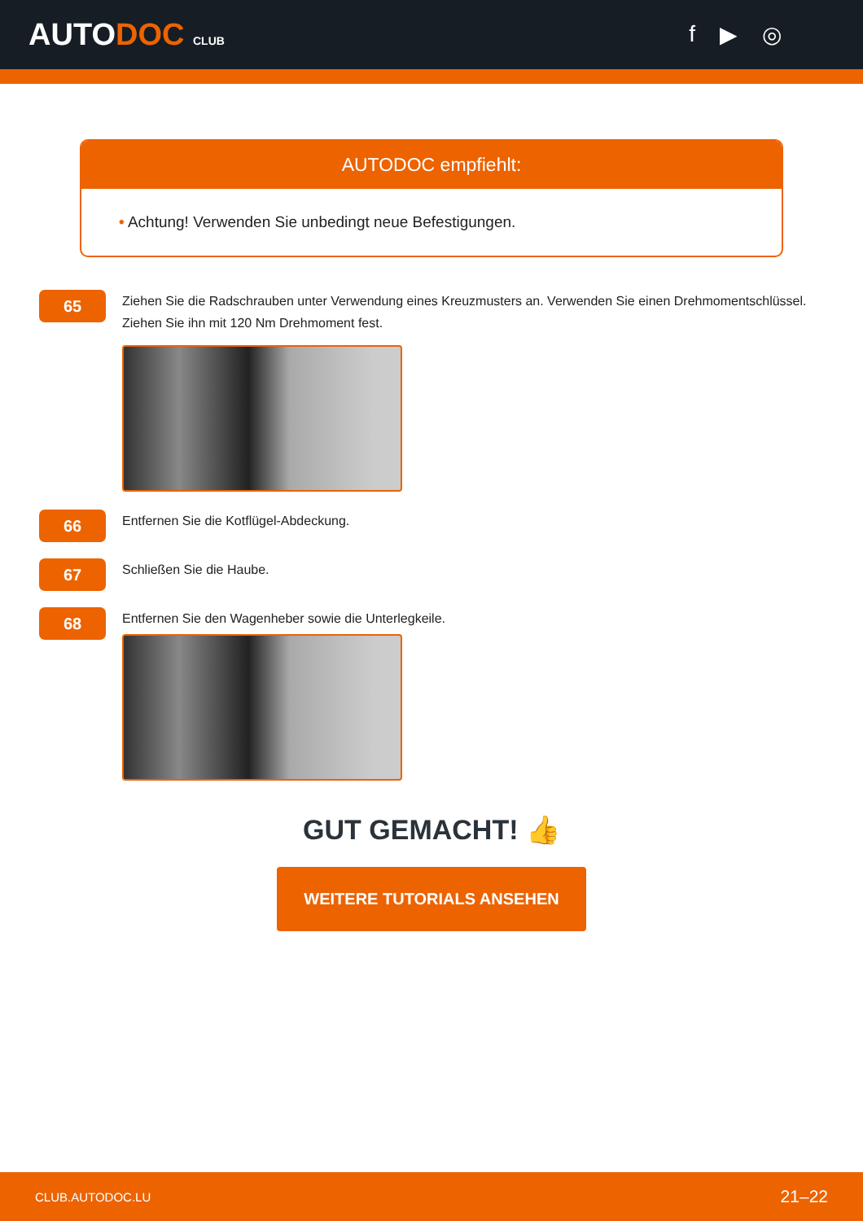AUTODOC CLUB
f ▶ ◎
AUTODOC empfiehlt:
• Achtung! Verwenden Sie unbedingt neue Befestigungen.
65
Ziehen Sie die Radschrauben unter Verwendung eines Kreuzmusters an. Verwenden Sie einen Drehmomentschlüssel. Ziehen Sie ihn mit 120 Nm Drehmoment fest.
66
Entfernen Sie die Kotflügel-Abdeckung.
67
Schließen Sie die Haube.
68
Entfernen Sie den Wagenheber sowie die Unterlegkeile.
GUT GEMACHT! 👍
WEITERE TUTORIALS ANSEHEN
CLUB.AUTODOC.LU 21–22